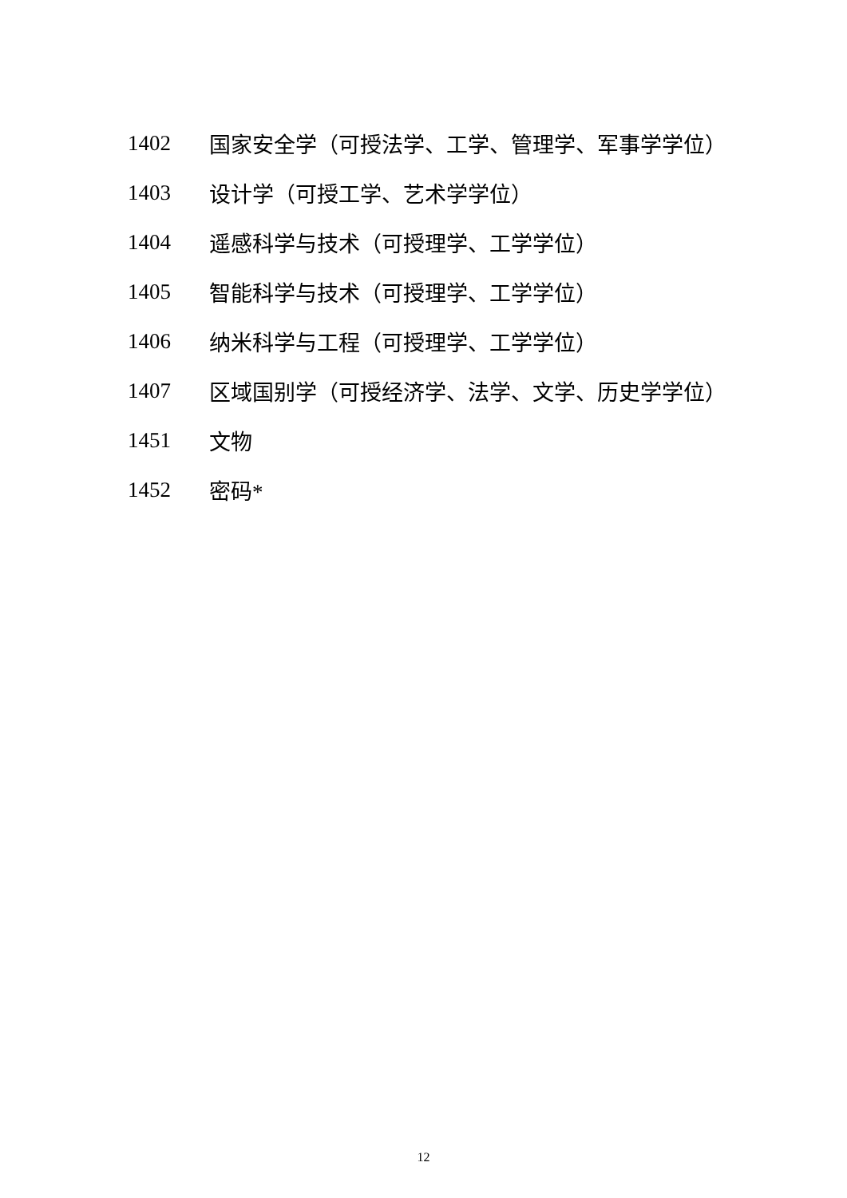1402 国家安全学（可授法学、工学、管理学、军事学学位）
1403 设计学（可授工学、艺术学学位）
1404 遥感科学与技术（可授理学、工学学位）
1405 智能科学与技术（可授理学、工学学位）
1406 纳米科学与工程（可授理学、工学学位）
1407 区域国别学（可授经济学、法学、文学、历史学学位）
1451 文物
1452 密码*
12